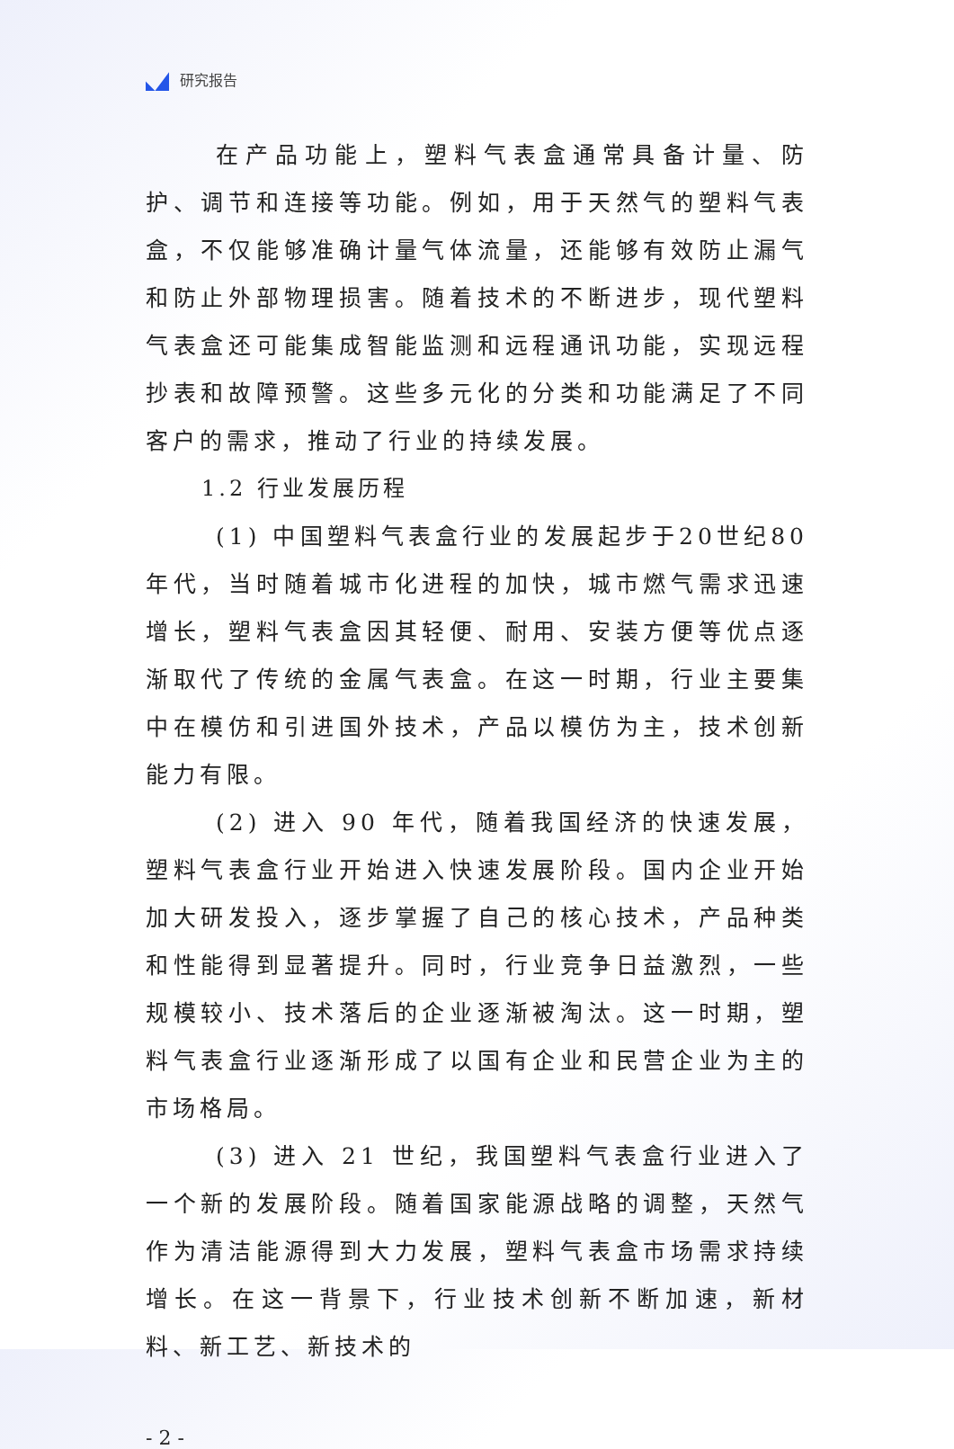研究报告
在产品功能上，塑料气表盒通常具备计量、防护、调节和连接等功能。例如，用于天然气的塑料气表盒，不仅能够准确计量气体流量，还能够有效防止漏气和防止外部物理损害。随着技术的不断进步，现代塑料气表盒还可能集成智能监测和远程通讯功能，实现远程抄表和故障预警。这些多元化的分类和功能满足了不同客户的需求，推动了行业的持续发展。
1.2 行业发展历程
(1) 中国塑料气表盒行业的发展起步于20世纪80年代，当时随着城市化进程的加快，城市燃气需求迅速增长，塑料气表盒因其轻便、耐用、安装方便等优点逐渐取代了传统的金属气表盒。在这一时期，行业主要集中在模仿和引进国外技术，产品以模仿为主，技术创新能力有限。
(2) 进入 90 年代，随着我国经济的快速发展，塑料气表盒行业开始进入快速发展阶段。国内企业开始加大研发投入，逐步掌握了自己的核心技术，产品种类和性能得到显著提升。同时，行业竞争日益激烈，一些规模较小、技术落后的企业逐渐被淘汰。这一时期，塑料气表盒行业逐渐形成了以国有企业和民营企业为主的市场格局。
(3) 进入 21 世纪，我国塑料气表盒行业进入了一个新的发展阶段。随着国家能源战略的调整，天然气作为清洁能源得到大力发展，塑料气表盒市场需求持续增长。在这一背景下，行业技术创新不断加速，新材料、新工艺、新技术的
- 2 -